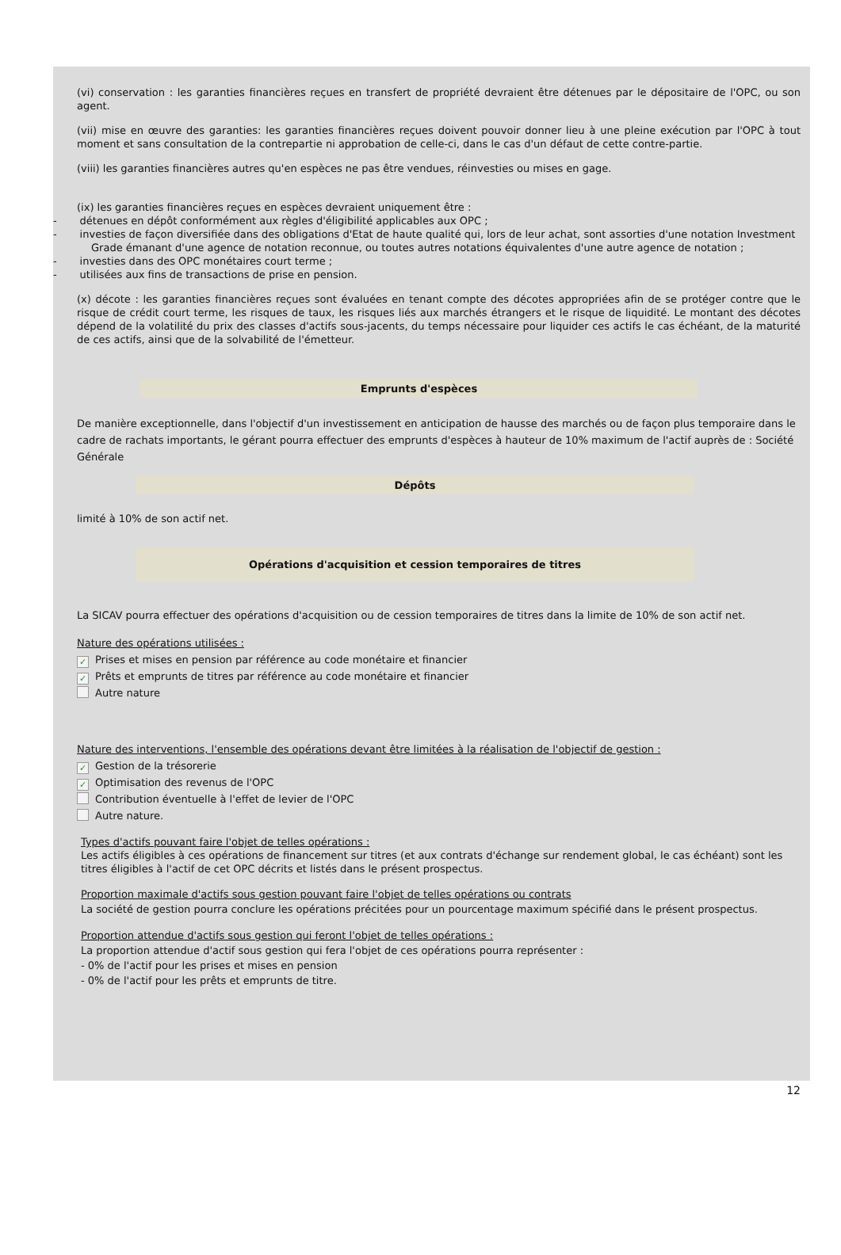(vi) conservation : les garanties financières reçues en transfert de propriété devraient être détenues par le dépositaire de l'OPC, ou son agent.
(vii) mise en œuvre des garanties: les garanties financières reçues doivent pouvoir donner lieu à une pleine exécution par l'OPC à tout moment et sans consultation de la contrepartie ni approbation de celle-ci, dans le cas d'un défaut de cette contre-partie.
(viii) les garanties financières autres qu'en espèces ne pas être vendues, réinvesties ou mises en gage.
(ix) les garanties financières reçues en espèces devraient uniquement être :
- détenues en dépôt conformément aux règles d'éligibilité applicables aux OPC ;
- investies de façon diversifiée dans des obligations d'Etat de haute qualité qui, lors de leur achat, sont assorties d'une notation Investment Grade émanant d'une agence de notation reconnue, ou toutes autres notations équivalentes d'une autre agence de notation ;
- investies dans des OPC monétaires court terme ;
- utilisées aux fins de transactions de prise en pension.
(x) décote : les garanties financières reçues sont évaluées en tenant compte des décotes appropriées afin de se protéger contre que le risque de crédit court terme, les risques de taux, les risques liés aux marchés étrangers et le risque de liquidité. Le montant des décotes dépend de la volatilité du prix des classes d'actifs sous-jacents, du temps nécessaire pour liquider ces actifs le cas échéant, de la maturité de ces actifs, ainsi que de la solvabilité de l'émetteur.
Emprunts d'espèces
De manière exceptionnelle, dans l'objectif d'un investissement en anticipation de hausse des marchés ou de façon plus temporaire dans le cadre de rachats importants, le gérant pourra effectuer des emprunts d'espèces à hauteur de 10% maximum de l'actif auprès de : Société Générale
Dépôts
limité à 10% de son actif net.
Opérations d'acquisition et cession temporaires de titres
La SICAV pourra effectuer des opérations d'acquisition ou de cession temporaires de titres dans la limite de 10% de son actif net.
Nature des opérations utilisées :
✓ Prises et mises en pension par référence au code monétaire et financier
✓ Prêts et emprunts de titres par référence au code monétaire et financier
Autre nature
Nature des interventions, l'ensemble des opérations devant être limitées à la réalisation de l'objectif de gestion :
✓ Gestion de la trésorerie
✓ Optimisation des revenus de l'OPC
Contribution éventuelle à l'effet de levier de l'OPC
Autre nature.
Types d'actifs pouvant faire l'objet de telles opérations :
Les actifs éligibles à ces opérations de financement sur titres (et aux contrats d'échange sur rendement global, le cas échéant) sont les titres éligibles à l'actif de cet OPC décrits et listés dans le présent prospectus.
Proportion maximale d'actifs sous gestion pouvant faire l'objet de telles opérations ou contrats
La société de gestion pourra conclure les opérations précitées pour un pourcentage maximum spécifié dans le présent prospectus.
Proportion attendue d'actifs sous gestion qui feront l'objet de telles opérations :
La proportion attendue d'actif sous gestion qui fera l'objet de ces opérations pourra représenter :
- 0% de l'actif pour les prises et mises en pension
- 0% de l'actif pour les prêts et emprunts de titre.
12